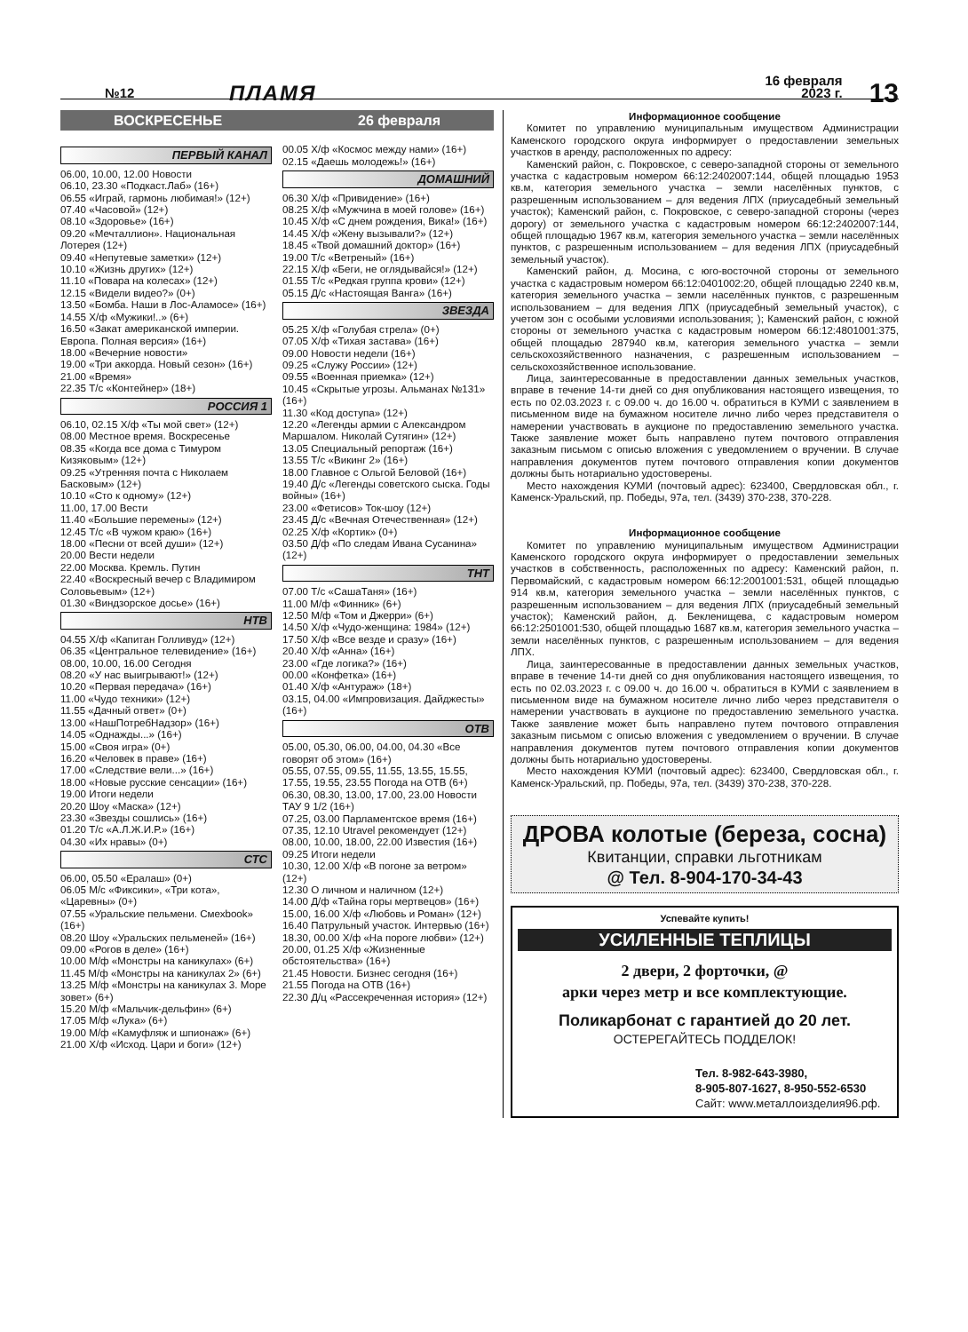№12 ПЛАМЯ 16 февраля 2023 г. 13
ВОСКРЕСЕНЬЕ 26 февраля
ПЕРВЫЙ КАНАЛ
06.00, 10.00, 12.00 Новости
06.10, 23.30 «Подкаст.Лаб» (16+)
06.55 «Играй, гармонь любимая!» (12+)
07.40 «Часовой» (12+)
08.10 «Здоровье» (16+)
09.20 «Мечталлион». Национальная Лотерея (12+)
09.40 «Непутевые заметки» (12+)
10.10 «Жизнь других» (12+)
11.10 «Повара на колесах» (12+)
12.15 «Видели видео?» (0+)
13.50 «Бомба. Наши в Лос-Аламосе» (16+)
14.55 Х/ф «Мужики!..» (6+)
16.50 «Закат американской империи. Европа. Полная версия» (16+)
18.00 «Вечерние новости»
19.00 «Три аккорда. Новый сезон» (16+)
21.00 «Время»
22.35 Т/с «Контейнер» (18+)
РОССИЯ 1
06.10, 02.15 Х/ф «Ты мой свет» (12+)
08.00 Местное время. Воскресенье
08.35 «Когда все дома с Тимуром Кизяковым» (12+)
09.25 «Утренняя почта с Николаем Басковым» (12+)
10.10 «Сто к одному» (12+)
11.00, 17.00 Вести
11.40 «Большие перемены» (12+)
12.45 Т/с «В чужом краю» (16+)
18.00 «Песни от всей души» (12+)
20.00 Вести недели
22.00 Москва. Кремль. Путин
22.40 «Воскресный вечер с Владимиром Соловьевым» (12+)
01.30 «Виндзорское досье» (16+)
НТВ
04.55 Х/ф «Капитан Голливуд» (12+)
06.35 «Центральное телевидение» (16+)
08.00, 10.00, 16.00 Сегодня
08.20 «У нас выигрывают!» (12+)
10.20 «Первая передача» (16+)
11.00 «Чудо техники» (12+)
11.55 «Дачный ответ» (0+)
13.00 «НашПотребНадзор» (16+)
14.05 «Однажды...» (16+)
15.00 «Своя игра» (0+)
16.20 «Человек в праве» (16+)
17.00 «Следствие вели...» (16+)
18.00 «Новые русские сенсации» (16+)
19.00 Итоги недели
20.20 Шоу «Маска» (12+)
23.30 «Звезды сошлись» (16+)
01.20 Т/с «А.Л.Ж.И.Р.» (16+)
04.30 «Их нравы» (0+)
СТС
06.00, 05.50 «Ералаш» (0+)
06.05 М/с «Фиксики», «Три кота», «Царевны» (0+)
07.55 «Уральские пельмени. Смехbook» (16+)
08.20 Шоу «Уральских пельменей» (16+)
09.00 «Рогов в деле» (16+)
10.00 М/ф «Монстры на каникулах» (6+)
11.45 М/ф «Монстры на каникулах 2» (6+)
13.25 М/ф «Монстры на каникулах 3. Море зовет» (6+)
15.20 М/ф «Мальчик-дельфин» (6+)
17.05 М/ф «Лука» (6+)
19.00 М/ф «Камуфляж и шпионаж» (6+)
21.00 Х/ф «Исход. Цари и боги» (12+)
00.05 Х/ф «Космос между нами» (16+)
02.15 «Даешь молодежь!» (16+)
ДОМАШНИЙ
06.30 Х/ф «Привидение» (16+)
08.25 Х/ф «Мужчина в моей голове» (16+)
10.45 Х/ф «С днем рождения, Вика!» (16+)
14.45 Х/ф «Жену вызывали?» (12+)
18.45 «Твой домашний доктор» (16+)
19.00 Т/с «Ветреный» (16+)
22.15 Х/ф «Беги, не оглядывайся!» (12+)
01.55 Т/с «Редкая группа крови» (12+)
05.15 Д/с «Настоящая Ванга» (16+)
ЗВЕЗДА
05.25 Х/ф «Голубая стрела» (0+)
07.05 Х/ф «Тихая застава» (16+)
09.00 Новости недели (16+)
09.25 «Служу России» (12+)
09.55 «Военная приемка» (12+)
10.45 «Скрытые угрозы. Альманах №131» (16+)
11.30 «Код доступа» (12+)
12.20 «Легенды армии с Александром Маршалом. Николай Сутягин» (12+)
13.05 Специальный репортаж (16+)
13.55 Т/с «Викинг 2» (16+)
18.00 Главное с Ольгой Беловой (16+)
19.40 Д/с «Легенды советского сыска. Годы войны» (16+)
23.00 «Фетисов» Ток-шоу (12+)
23.45 Д/с «Вечная Отечественная» (12+)
02.25 Х/ф «Кортик» (0+)
03.50 Д/ф «По следам Ивана Сусанина» (12+)
ТНТ
07.00 Т/с «СашаТаня» (16+)
11.00 М/ф «Финник» (6+)
12.50 М/ф «Том и Джерри» (6+)
14.50 Х/ф «Чудо-женщина: 1984» (12+)
17.50 Х/ф «Все везде и сразу» (16+)
20.40 Х/ф «Анна» (16+)
23.00 «Где логика?» (16+)
00.00 «Конфетка» (16+)
01.40 Х/ф «Антураж» (18+)
03.15, 04.00 «Импровизация. Дайджесты» (16+)
ОТВ
05.00, 05.30, 06.00, 04.00, 04.30 «Все говорят об этом» (16+)
05.55, 07.55, 09.55, 11.55, 13.55, 15.55, 17.55, 19.55, 23.55 Погода на ОТВ (6+)
06.30, 08.30, 13.00, 17.00, 23.00 Новости ТАУ 9 1/2 (16+)
07.25, 03.00 Парламентское время (16+)
07.35, 12.10 Utravel рекомендует (12+)
08.00, 10.00, 18.00, 22.00 Известия (16+)
09.25 Итоги недели
10.30, 12.00 Х/ф «В погоне за ветром» (12+)
12.30 О личном и наличном (12+)
14.00 Д/ф «Тайна горы мертвецов» (16+)
15.00, 16.00 Х/ф «Любовь и Роман» (12+)
16.40 Патрульный участок. Интервью (16+)
18.30, 00.00 Х/ф «На пороге любви» (12+)
20.00, 01.25 Х/ф «Жизненные обстоятельства» (16+)
21.45 Новости. Бизнес сегодня (16+)
21.55 Погода на ОТВ (16+)
22.30 Д/ц «Рассекреченная история» (12+)
Информационное сообщение
Комитет по управлению муниципальным имуществом Администрации Каменского городского округа информирует о предоставлении земельных участков в аренду, расположенных по адресу:
Каменский район, с. Покровское, с северо-западной стороны от земельного участка с кадастровым номером 66:12:2402007:144, общей площадью 1953 кв.м, категория земельного участка – земли населённых пунктов, с разрешенным использованием – для ведения ЛПХ (приусадебный земельный участок); Каменский район, с. Покровское, с северо-западной стороны (через дорогу) от земельного участка с кадастровым номером 66:12:2402007:144, общей площадью 1967 кв.м, категория земельного участка – земли населённых пунктов, с разрешенным использованием – для ведения ЛПХ (приусадебный земельный участок).
Каменский район, д. Мосина, с юго-восточной стороны от земельного участка с кадастровым номером 66:12:0401002:20, общей площадью 2240 кв.м, категория земельного участка – земли населённых пунктов, с разрешенным использованием – для ведения ЛПХ (приусадебный земельный участок), с учетом зон с особыми условиями использования; ); Каменский район, с южной стороны от земельного участка с кадастровым номером 66:12:4801001:375, общей площадью 287940 кв.м, категория земельного участка – земли сельскохозяйственного назначения, с разрешенным использованием – сельскохозяйственное использование.
Лица, заинтересованные в предоставлении данных земельных участков, вправе в течение 14-ти дней со дня опубликования настоящего извещения, то есть по 02.03.2023 г. с 09.00 ч. до 16.00 ч. обратиться в КУМИ с заявлением в письменном виде на бумажном носителе лично либо через представителя о намерении участвовать в аукционе по предоставлению земельного участка. Также заявление может быть направлено путем почтового отправления заказным письмом с описью вложения с уведомлением о вручении. В случае направления документов путем почтового отправления копии документов должны быть нотариально удостоверены.
Место нахождения КУМИ (почтовый адрес): 623400, Свердловская обл., г. Каменск-Уральский, пр. Победы, 97а, тел. (3439) 370-238, 370-228.
Информационное сообщение
Комитет по управлению муниципальным имуществом Администрации Каменского городского округа информирует о предоставлении земельных участков в собственность, расположенных по адресу: Каменский район, п. Первомайский, с кадастровым номером 66:12:2001001:531, общей площадью 914 кв.м, категория земельного участка – земли населённых пунктов, с разрешенным использованием – для ведения ЛПХ (приусадебный земельный участок); Каменский район, д. Бекленищева, с кадастровым номером 66:12:2501001:530, общей площадью 1687 кв.м, категория земельного участка – земли населённых пунктов, с разрешенным использованием – для ведения ЛПХ.
Лица, заинтересованные в предоставлении данных земельных участков, вправе в течение 14-ти дней со дня опубликования настоящего извещения, то есть по 02.03.2023 г. с 09.00 ч. до 16.00 ч. обратиться в КУМИ с заявлением в письменном виде на бумажном носителе лично либо через представителя о намерении участвовать в аукционе по предоставлению земельного участка. Также заявление может быть направлено путем почтового отправления заказным письмом с описью вложения с уведомлением о вручении. В случае направления документов путем почтового отправления копии документов должны быть нотариально удостоверены.
Место нахождения КУМИ (почтовый адрес): 623400, Свердловская обл., г. Каменск-Уральский, пр. Победы, 97а, тел. (3439) 370-238, 370-228.
ДРОВА колотые (береза, сосна)
Квитанции, справки льготникам
@ Тел. 8-904-170-34-43
Успевайте купить!
УСИЛЕННЫЕ ТЕПЛИЦЫ
2 двери, 2 форточки, @
арки через метр и все комплектующие.
Поликарбонат с гарантией до 20 лет.
ОСТЕРЕГАЙТЕСЬ ПОДДЕЛОК!
Тел. 8-982-643-3980,
8-905-807-1627, 8-950-552-6530
Сайт: www.металлоизделия96.рф.